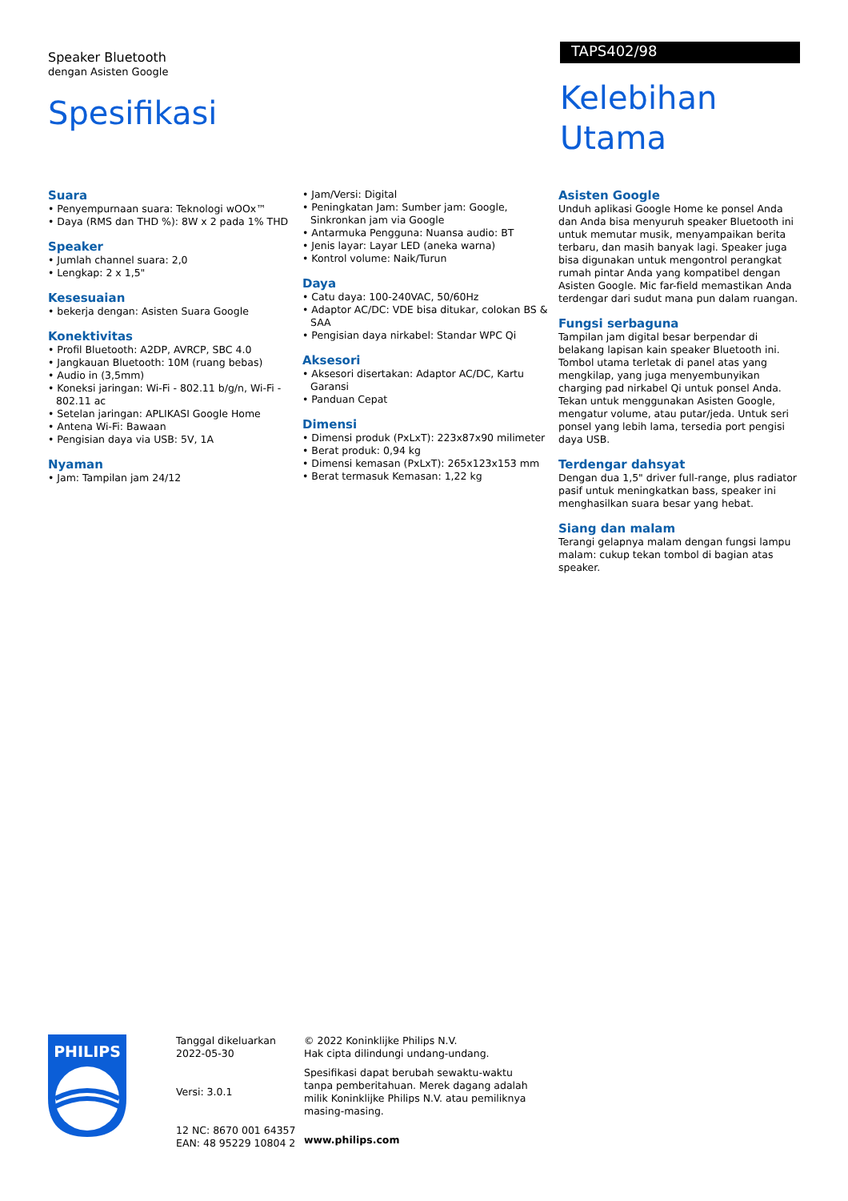Speaker Bluetooth
dengan Asisten Google
Spesifikasi
TAPS402/98
Kelebihan Utama
Suara
• Penyempurnaan suara: Teknologi wOOx™
• Daya (RMS dan THD %): 8W x 2 pada 1% THD
Speaker
• Jumlah channel suara: 2,0
• Lengkap: 2 x 1,5"
Kesesuaian
• bekerja dengan: Asisten Suara Google
Konektivitas
• Profil Bluetooth: A2DP, AVRCP, SBC 4.0
• Jangkauan Bluetooth: 10M (ruang bebas)
• Audio in (3,5mm)
• Koneksi jaringan: Wi-Fi - 802.11 b/g/n, Wi-Fi - 802.11 ac
• Setelan jaringan: APLIKASI Google Home
• Antena Wi-Fi: Bawaan
• Pengisian daya via USB: 5V, 1A
Nyaman
• Jam: Tampilan jam 24/12
• Jam/Versi: Digital
• Peningkatan Jam: Sumber jam: Google, Sinkronkan jam via Google
• Antarmuka Pengguna: Nuansa audio: BT
• Jenis layar: Layar LED (aneka warna)
• Kontrol volume: Naik/Turun
Daya
• Catu daya: 100-240VAC, 50/60Hz
• Adaptor AC/DC: VDE bisa ditukar, colokan BS & SAA
• Pengisian daya nirkabel: Standar WPC Qi
Aksesori
• Aksesori disertakan: Adaptor AC/DC, Kartu Garansi
• Panduan Cepat
Dimensi
• Dimensi produk (PxLxT): 223x87x90 milimeter
• Berat produk: 0,94 kg
• Dimensi kemasan (PxLxT): 265x123x153 mm
• Berat termasuk Kemasan: 1,22 kg
Asisten Google
Unduh aplikasi Google Home ke ponsel Anda dan Anda bisa menyuruh speaker Bluetooth ini untuk memutar musik, menyampaikan berita terbaru, dan masih banyak lagi. Speaker juga bisa digunakan untuk mengontrol perangkat rumah pintar Anda yang kompatibel dengan Asisten Google. Mic far-field memastikan Anda terdengar dari sudut mana pun dalam ruangan.
Fungsi serbaguna
Tampilan jam digital besar berpendar di belakang lapisan kain speaker Bluetooth ini. Tombol utama terletak di panel atas yang mengkilap, yang juga menyembunyikan charging pad nirkabel Qi untuk ponsel Anda. Tekan untuk menggunakan Asisten Google, mengatur volume, atau putar/jeda. Untuk seri ponsel yang lebih lama, tersedia port pengisi daya USB.
Terdengar dahsyat
Dengan dua 1,5" driver full-range, plus radiator pasif untuk meningkatkan bass, speaker ini menghasilkan suara besar yang hebat.
Siang dan malam
Terangi gelapnya malam dengan fungsi lampu malam: cukup tekan tombol di bagian atas speaker.
PHILIPS
Tanggal dikeluarkan
2022-05-30
Versi: 3.0.1
12 NC: 8670 001 64357
EAN: 48 95229 10804 2
© 2022 Koninklijke Philips N.V.
Hak cipta dilindungi undang-undang.
Spesifikasi dapat berubah sewaktu-waktu tanpa pemberitahuan. Merek dagang adalah milik Koninklijke Philips N.V. atau pemiliknya masing-masing.
www.philips.com